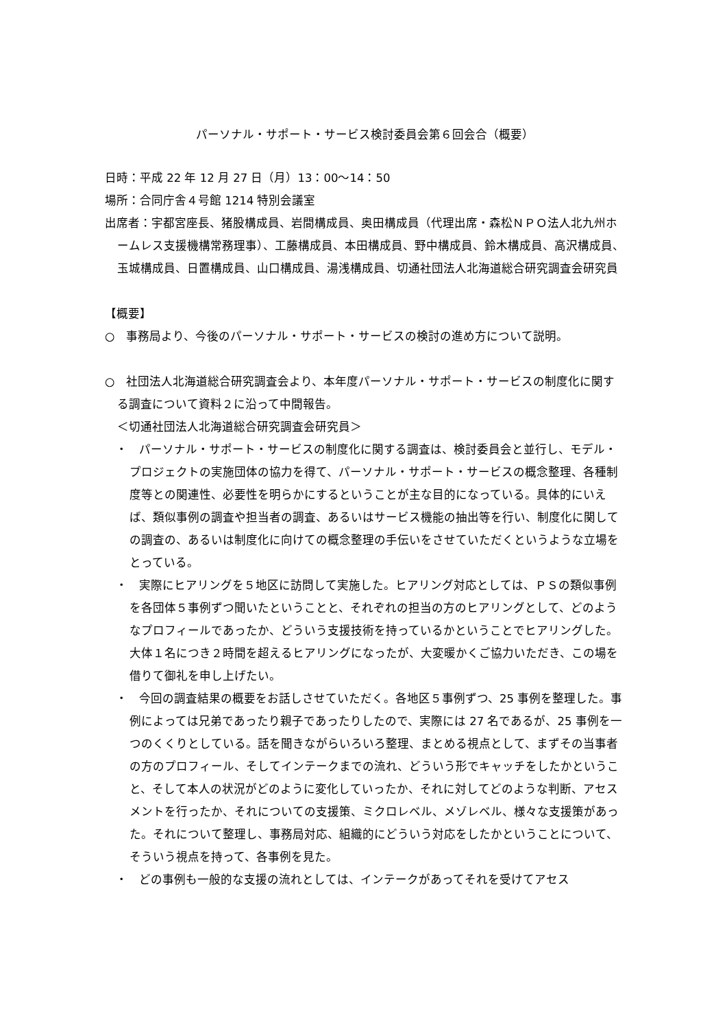パーソナル・サポート・サービス検討委員会第６回会合（概要）
日時：平成 22 年 12 月 27 日（月）13：00～14：50
場所：合同庁舎４号館 1214 特別会議室
出席者：宇都宮座長、猪股構成員、岩間構成員、奥田構成員（代理出席・森松ＮＰＯ法人北九州ホームレス支援機構常務理事）、工藤構成員、本田構成員、野中構成員、鈴木構成員、高沢構成員、玉城構成員、日置構成員、山口構成員、湯浅構成員、切通社団法人北海道総合研究調査会研究員
【概要】
○　事務局より、今後のパーソナル・サポート・サービスの検討の進め方について説明。
○　社団法人北海道総合研究調査会より、本年度パーソナル・サポート・サービスの制度化に関する調査について資料２に沿って中間報告。
＜切通社団法人北海道総合研究調査会研究員＞
・　パーソナル・サポート・サービスの制度化に関する調査は、検討委員会と並行し、モデル・プロジェクトの実施団体の協力を得て、パーソナル・サポート・サービスの概念整理、各種制度等との関連性、必要性を明らかにするということが主な目的になっている。具体的にいえば、類似事例の調査や担当者の調査、あるいはサービス機能の抽出等を行い、制度化に関しての調査の、あるいは制度化に向けての概念整理の手伝いをさせていただくというような立場をとっている。
・　実際にヒアリングを５地区に訪問して実施した。ヒアリング対応としては、ＰＳの類似事例を各団体５事例ずつ聞いたということと、それぞれの担当の方のヒアリングとして、どのようなプロフィールであったか、どういう支援技術を持っているかということでヒアリングした。大体１名につき２時間を超えるヒアリングになったが、大変暖かくご協力いただき、この場を借りて御礼を申し上げたい。
・　今回の調査結果の概要をお話しさせていただく。各地区５事例ずつ、25 事例を整理した。事例によっては兄弟であったり親子であったりしたので、実際には 27 名であるが、25 事例を一つのくくりとしている。話を聞きながらいろいろ整理、まとめる視点として、まずその当事者の方のプロフィール、そしてインテークまでの流れ、どういう形でキャッチをしたかということ、そして本人の状況がどのように変化していったか、それに対してどのような判断、アセスメントを行ったか、それについての支援策、ミクロレベル、メゾレベル、様々な支援策があった。それについて整理し、事務局対応、組織的にどういう対応をしたかということについて、そういう視点を持って、各事例を見た。
・　どの事例も一般的な支援の流れとしては、インテークがあってそれを受けてアセス